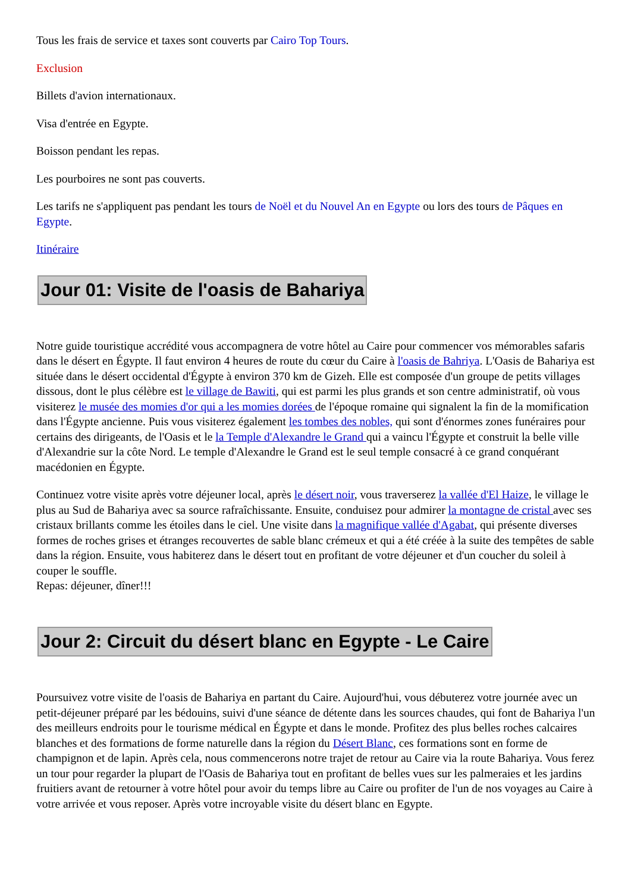Tous les frais de service et taxes sont couverts par Cairo Top Tours.
Exclusion
Billets d'avion internationaux.
Visa d'entrée en Egypte.
Boisson pendant les repas.
Les pourboires ne sont pas couverts.
Les tarifs ne s'appliquent pas pendant les tours de Noël et du Nouvel An en Egypte ou lors des tours de Pâques en Egypte.
Itinéraire
Jour 01: Visite de l'oasis de Bahariya
Notre guide touristique accrédité vous accompagnera de votre hôtel au Caire pour commencer vos mémorables safaris dans le désert en Égypte. Il faut environ 4 heures de route du cœur du Caire à l'oasis de Bahriya. L'Oasis de Bahariya est située dans le désert occidental d'Égypte à environ 370 km de Gizeh. Elle est composée d'un groupe de petits villages dissous, dont le plus célèbre est le village de Bawiti, qui est parmi les plus grands et son centre administratif, où vous visiterez le musée des momies d'or qui a les momies dorées de l'époque romaine qui signalent la fin de la momification dans l'Égypte ancienne. Puis vous visiterez également les tombes des nobles, qui sont d'énormes zones funéraires pour certains des dirigeants, de l'Oasis et le la Temple d'Alexandre le Grand qui a vaincu l'Égypte et construit la belle ville d'Alexandrie sur la côte Nord. Le temple d'Alexandre le Grand est le seul temple consacré à ce grand conquérant macédonien en Égypte.
Continuez votre visite après votre déjeuner local, après le désert noir, vous traverserez la vallée d'El Haize, le village le plus au Sud de Bahariya avec sa source rafraîchissante. Ensuite, conduisez pour admirer la montagne de cristal avec ses cristaux brillants comme les étoiles dans le ciel. Une visite dans la magnifique vallée d'Agabat, qui présente diverses formes de roches grises et étranges recouvertes de sable blanc crémeux et qui a été créée à la suite des tempêtes de sable dans la région. Ensuite, vous habiterez dans le désert tout en profitant de votre déjeuner et d'un coucher du soleil à couper le souffle.
Repas: déjeuner, dîner!!!
Jour 2: Circuit du désert blanc en Egypte - Le Caire
Poursuivez votre visite de l'oasis de Bahariya en partant du Caire. Aujourd'hui, vous débuterez votre journée avec un petit-déjeuner préparé par les bédouins, suivi d'une séance de détente dans les sources chaudes, qui font de Bahariya l'un des meilleurs endroits pour le tourisme médical en Égypte et dans le monde. Profitez des plus belles roches calcaires blanches et des formations de forme naturelle dans la région du Désert Blanc, ces formations sont en forme de champignon et de lapin. Après cela, nous commencerons notre trajet de retour au Caire via la route Bahariya. Vous ferez un tour pour regarder la plupart de l'Oasis de Bahariya tout en profitant de belles vues sur les palmeraies et les jardins fruitiers avant de retourner à votre hôtel pour avoir du temps libre au Caire ou profiter de l'un de nos voyages au Caire à votre arrivée et vous reposer. Après votre incroyable visite du désert blanc en Egypte.